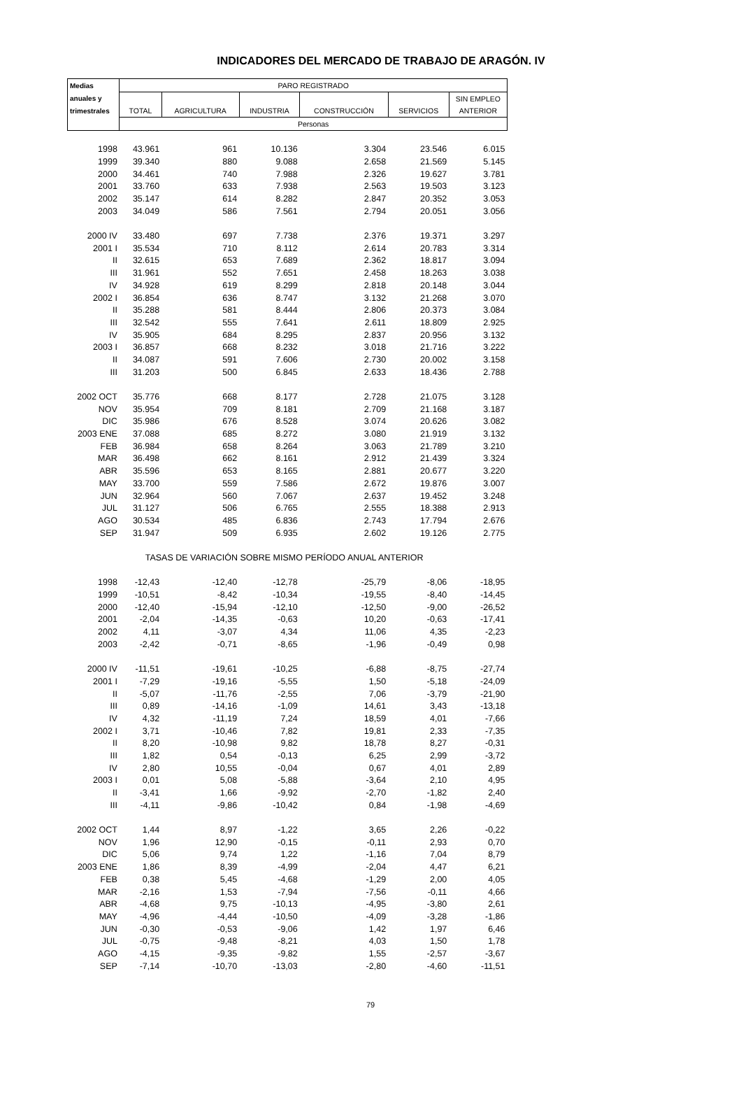INDICADORES DEL MERCADO DE TRABAJO DE ARAGÓN. IV
| Medias | PARO REGISTRADO | | | | | |
| --- | --- | --- | --- | --- | --- | --- |
| anuales y | | | | | | SIN EMPLEO |
| trimestrales | TOTAL | AGRICULTURA | INDUSTRIA | CONSTRUCCIÓN | SERVICIOS | ANTERIOR |
| | Personas | | | | | |
| 1998 | 43.961 | 961 | 10.136 | 3.304 | 23.546 | 6.015 |
| 1999 | 39.340 | 880 | 9.088 | 2.658 | 21.569 | 5.145 |
| 2000 | 34.461 | 740 | 7.988 | 2.326 | 19.627 | 3.781 |
| 2001 | 33.760 | 633 | 7.938 | 2.563 | 19.503 | 3.123 |
| 2002 | 35.147 | 614 | 8.282 | 2.847 | 20.352 | 3.053 |
| 2003 | 34.049 | 586 | 7.561 | 2.794 | 20.051 | 3.056 |
| 2000 IV | 33.480 | 697 | 7.738 | 2.376 | 19.371 | 3.297 |
| 2001 I | 35.534 | 710 | 8.112 | 2.614 | 20.783 | 3.314 |
| II | 32.615 | 653 | 7.689 | 2.362 | 18.817 | 3.094 |
| III | 31.961 | 552 | 7.651 | 2.458 | 18.263 | 3.038 |
| IV | 34.928 | 619 | 8.299 | 2.818 | 20.148 | 3.044 |
| 2002 I | 36.854 | 636 | 8.747 | 3.132 | 21.268 | 3.070 |
| II | 35.288 | 581 | 8.444 | 2.806 | 20.373 | 3.084 |
| III | 32.542 | 555 | 7.641 | 2.611 | 18.809 | 2.925 |
| IV | 35.905 | 684 | 8.295 | 2.837 | 20.956 | 3.132 |
| 2003 I | 36.857 | 668 | 8.232 | 3.018 | 21.716 | 3.222 |
| II | 34.087 | 591 | 7.606 | 2.730 | 20.002 | 3.158 |
| III | 31.203 | 500 | 6.845 | 2.633 | 18.436 | 2.788 |
| 2002 OCT | 35.776 | 668 | 8.177 | 2.728 | 21.075 | 3.128 |
| NOV | 35.954 | 709 | 8.181 | 2.709 | 21.168 | 3.187 |
| DIC | 35.986 | 676 | 8.528 | 3.074 | 20.626 | 3.082 |
| 2003 ENE | 37.088 | 685 | 8.272 | 3.080 | 21.919 | 3.132 |
| FEB | 36.984 | 658 | 8.264 | 3.063 | 21.789 | 3.210 |
| MAR | 36.498 | 662 | 8.161 | 2.912 | 21.439 | 3.324 |
| ABR | 35.596 | 653 | 8.165 | 2.881 | 20.677 | 3.220 |
| MAY | 33.700 | 559 | 7.586 | 2.672 | 19.876 | 3.007 |
| JUN | 32.964 | 560 | 7.067 | 2.637 | 19.452 | 3.248 |
| JUL | 31.127 | 506 | 6.765 | 2.555 | 18.388 | 2.913 |
| AGO | 30.534 | 485 | 6.836 | 2.743 | 17.794 | 2.676 |
| SEP | 31.947 | 509 | 6.935 | 2.602 | 19.126 | 2.775 |
| | TASAS DE VARIACIÓN SOBRE MISMO PERÍODO ANUAL ANTERIOR | | | | | |
| 1998 | -12,43 | -12,40 | -12,78 | -25,79 | -8,06 | -18,95 |
| 1999 | -10,51 | -8,42 | -10,34 | -19,55 | -8,40 | -14,45 |
| 2000 | -12,40 | -15,94 | -12,10 | -12,50 | -9,00 | -26,52 |
| 2001 | -2,04 | -14,35 | -0,63 | 10,20 | -0,63 | -17,41 |
| 2002 | 4,11 | -3,07 | 4,34 | 11,06 | 4,35 | -2,23 |
| 2003 | -2,42 | -0,71 | -8,65 | -1,96 | -0,49 | 0,98 |
| 2000 IV | -11,51 | -19,61 | -10,25 | -6,88 | -8,75 | -27,74 |
| 2001 I | -7,29 | -19,16 | -5,55 | 1,50 | -5,18 | -24,09 |
| II | -5,07 | -11,76 | -2,55 | 7,06 | -3,79 | -21,90 |
| III | 0,89 | -14,16 | -1,09 | 14,61 | 3,43 | -13,18 |
| IV | 4,32 | -11,19 | 7,24 | 18,59 | 4,01 | -7,66 |
| 2002 I | 3,71 | -10,46 | 7,82 | 19,81 | 2,33 | -7,35 |
| II | 8,20 | -10,98 | 9,82 | 18,78 | 8,27 | -0,31 |
| III | 1,82 | 0,54 | -0,13 | 6,25 | 2,99 | -3,72 |
| IV | 2,80 | 10,55 | -0,04 | 0,67 | 4,01 | 2,89 |
| 2003 I | 0,01 | 5,08 | -5,88 | -3,64 | 2,10 | 4,95 |
| II | -3,41 | 1,66 | -9,92 | -2,70 | -1,82 | 2,40 |
| III | -4,11 | -9,86 | -10,42 | 0,84 | -1,98 | -4,69 |
| 2002 OCT | 1,44 | 8,97 | -1,22 | 3,65 | 2,26 | -0,22 |
| NOV | 1,96 | 12,90 | -0,15 | -0,11 | 2,93 | 0,70 |
| DIC | 5,06 | 9,74 | 1,22 | -1,16 | 7,04 | 8,79 |
| 2003 ENE | 1,86 | 8,39 | -4,99 | -2,04 | 4,47 | 6,21 |
| FEB | 0,38 | 5,45 | -4,68 | -1,29 | 2,00 | 4,05 |
| MAR | -2,16 | 1,53 | -7,94 | -7,56 | -0,11 | 4,66 |
| ABR | -4,68 | 9,75 | -10,13 | -4,95 | -3,80 | 2,61 |
| MAY | -4,96 | -4,44 | -10,50 | -4,09 | -3,28 | -1,86 |
| JUN | -0,30 | -0,53 | -9,06 | 1,42 | 1,97 | 6,46 |
| JUL | -0,75 | -9,48 | -8,21 | 4,03 | 1,50 | 1,78 |
| AGO | -4,15 | -9,35 | -9,82 | 1,55 | -2,57 | -3,67 |
| SEP | -7,14 | -10,70 | -13,03 | -2,80 | -4,60 | -11,51 |
79